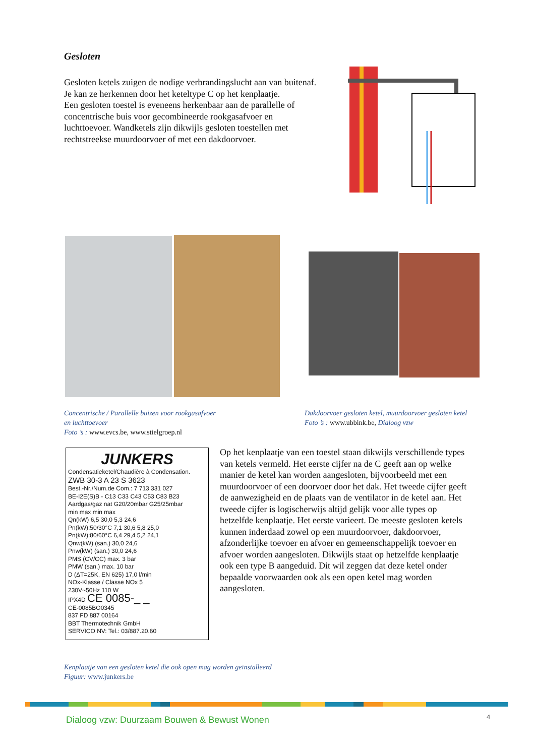Gesloten
Gesloten ketels zuigen de nodige verbrandingslucht aan van buitenaf. Je kan ze herkennen door het keteltype C op het kenplaatje.
Een gesloten toestel is eveneens herkenbaar aan de parallelle of concentrische buis voor gecombineerde rookgasafvoer en luchttoevoer. Wandketels zijn dikwijls gesloten toestellen met rechtstreekse muurdoorvoer of met een dakdoorvoer.
Concentrische / Parallelle buizen voor rookgasafvoer
en luchttoevoer
Foto ’s : www.evcs.be, www.stielgroep.nl
Dakdoorvoer gesloten ketel, muurdoorvoer gesloten ketel
Foto ’s : www.ubbink.be, Dialoog vzw
JUNKERS
Condensatieketel/Chaudière à Condensation.
ZWB 30-3 A 23 S 3623
Best.-Nr./Num.de Com.: 7 713 331 027
BE-I2E(S)B - C13 C33 C43 C53 C83 B23
Aardgas/gaz nat G20/20mbar G25/25mbar
min max min max
Qn(kW) 6,5 30,0 5,3 24,6
Pn(kW):50/30°C 7,1 30,6 5,8 25,0
Pn(kW):80/60°C 6,4 29,4 5,2 24,1
Qnw(kW) (san.) 30,0 24,6
Pnw(kW) (san.) 30,0 24,6
PMS (CV/CC) max. 3 bar
PMW (san.) max. 10 bar
D (ΔT=25K, EN 625) 17,0 l/min
NOx-Klasse / Classe NOx 5
230V~50Hz 110 W
IPX4D CE 0085-_ _
CE-0085BO0345
837 FD 887 00164
BBT Thermotechnik GmbH
SERVICO NV: Tel.: 03/887.20.60
Op het kenplaatje van een toestel staan dikwijls verschillende types van ketels vermeld. Het eerste cijfer na de C geeft aan op welke manier de ketel kan worden aangesloten, bijvoorbeeld met een muurdoorvoer of een doorvoer door het dak. Het tweede cijfer geeft de aanwezigheid en de plaats van de ventilator in de ketel aan. Het tweede cijfer is logischerwijs altijd gelijk voor alle types op hetzelfde kenplaatje. Het eerste varieert. De meeste gesloten ketels kunnen inderdaad zowel op een muurdoorvoer, dakdoorvoer, afzonderlijke toevoer en afvoer en gemeenschappelijk toevoer en afvoer worden aangesloten. Dikwijls staat op hetzelfde kenplaatje ook een type B aangeduid. Dit wil zeggen dat deze ketel onder bepaalde voorwaarden ook als een open ketel mag worden aangesloten.
Kenplaatje van een gesloten ketel die ook open mag worden geïnstalleerd
Figuur: www.junkers.be
Dialoog vzw: Duurzaam Bouwen & Bewust Wonen
4